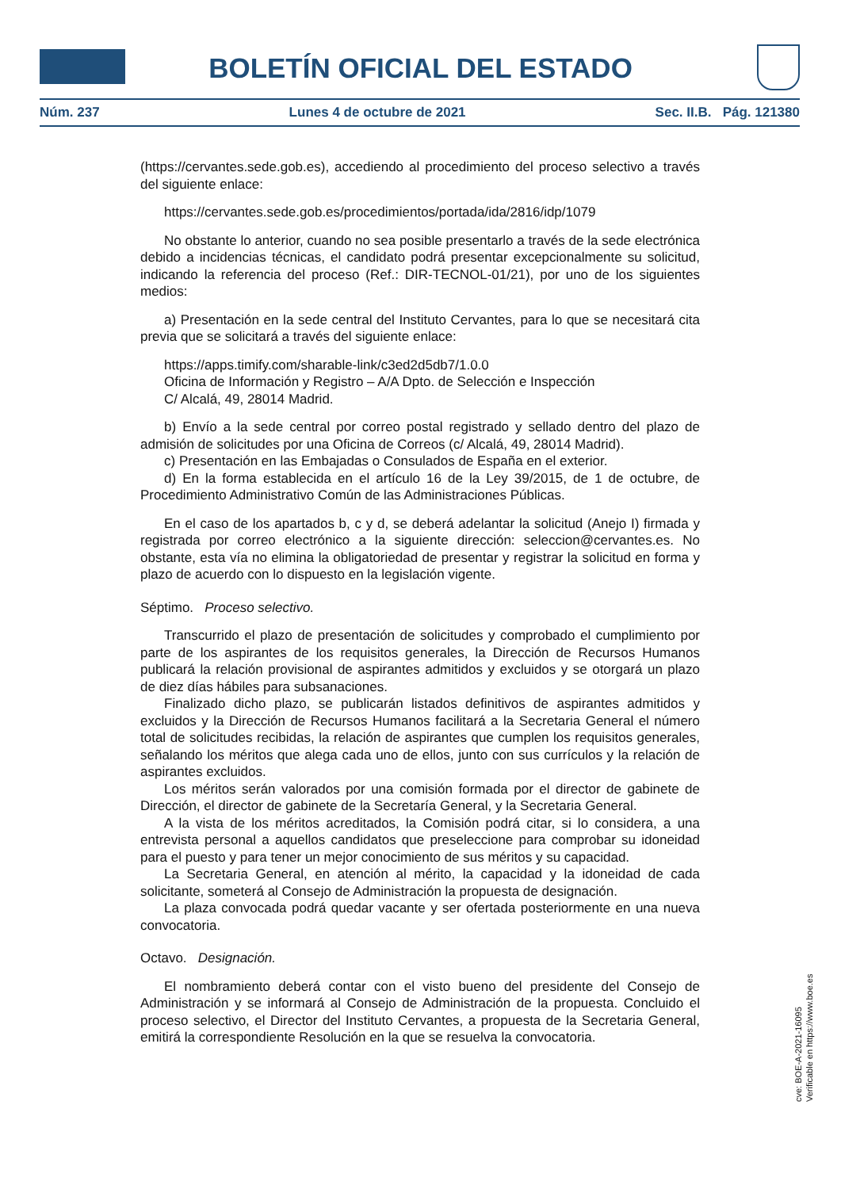BOLETÍN OFICIAL DEL ESTADO
Núm. 237 Lunes 4 de octubre de 2021 Sec. II.B. Pág. 121380
(https://cervantes.sede.gob.es), accediendo al procedimiento del proceso selectivo a través del siguiente enlace:
https://cervantes.sede.gob.es/procedimientos/portada/ida/2816/idp/1079
No obstante lo anterior, cuando no sea posible presentarlo a través de la sede electrónica debido a incidencias técnicas, el candidato podrá presentar excepcionalmente su solicitud, indicando la referencia del proceso (Ref.: DIR-TECNOL-01/21), por uno de los siguientes medios:
a) Presentación en la sede central del Instituto Cervantes, para lo que se necesitará cita previa que se solicitará a través del siguiente enlace:
https://apps.timify.com/sharable-link/c3ed2d5db7/1.0.0
Oficina de Información y Registro – A/A Dpto. de Selección e Inspección
C/ Alcalá, 49, 28014 Madrid.
b) Envío a la sede central por correo postal registrado y sellado dentro del plazo de admisión de solicitudes por una Oficina de Correos (c/ Alcalá, 49, 28014 Madrid).
c) Presentación en las Embajadas o Consulados de España en el exterior.
d) En la forma establecida en el artículo 16 de la Ley 39/2015, de 1 de octubre, de Procedimiento Administrativo Común de las Administraciones Públicas.
En el caso de los apartados b, c y d, se deberá adelantar la solicitud (Anejo I) firmada y registrada por correo electrónico a la siguiente dirección: seleccion@cervantes.es. No obstante, esta vía no elimina la obligatoriedad de presentar y registrar la solicitud en forma y plazo de acuerdo con lo dispuesto en la legislación vigente.
Séptimo. Proceso selectivo.
Transcurrido el plazo de presentación de solicitudes y comprobado el cumplimiento por parte de los aspirantes de los requisitos generales, la Dirección de Recursos Humanos publicará la relación provisional de aspirantes admitidos y excluidos y se otorgará un plazo de diez días hábiles para subsanaciones.
Finalizado dicho plazo, se publicarán listados definitivos de aspirantes admitidos y excluidos y la Dirección de Recursos Humanos facilitará a la Secretaria General el número total de solicitudes recibidas, la relación de aspirantes que cumplen los requisitos generales, señalando los méritos que alega cada uno de ellos, junto con sus currículos y la relación de aspirantes excluidos.
Los méritos serán valorados por una comisión formada por el director de gabinete de Dirección, el director de gabinete de la Secretaría General, y la Secretaria General.
A la vista de los méritos acreditados, la Comisión podrá citar, si lo considera, a una entrevista personal a aquellos candidatos que preseleccione para comprobar su idoneidad para el puesto y para tener un mejor conocimiento de sus méritos y su capacidad.
La Secretaria General, en atención al mérito, la capacidad y la idoneidad de cada solicitante, someterá al Consejo de Administración la propuesta de designación.
La plaza convocada podrá quedar vacante y ser ofertada posteriormente en una nueva convocatoria.
Octavo. Designación.
El nombramiento deberá contar con el visto bueno del presidente del Consejo de Administración y se informará al Consejo de Administración de la propuesta. Concluido el proceso selectivo, el Director del Instituto Cervantes, a propuesta de la Secretaria General, emitirá la correspondiente Resolución en la que se resuelva la convocatoria.
cve: BOE-A-2021-16095
Verificable en https://www.boe.es